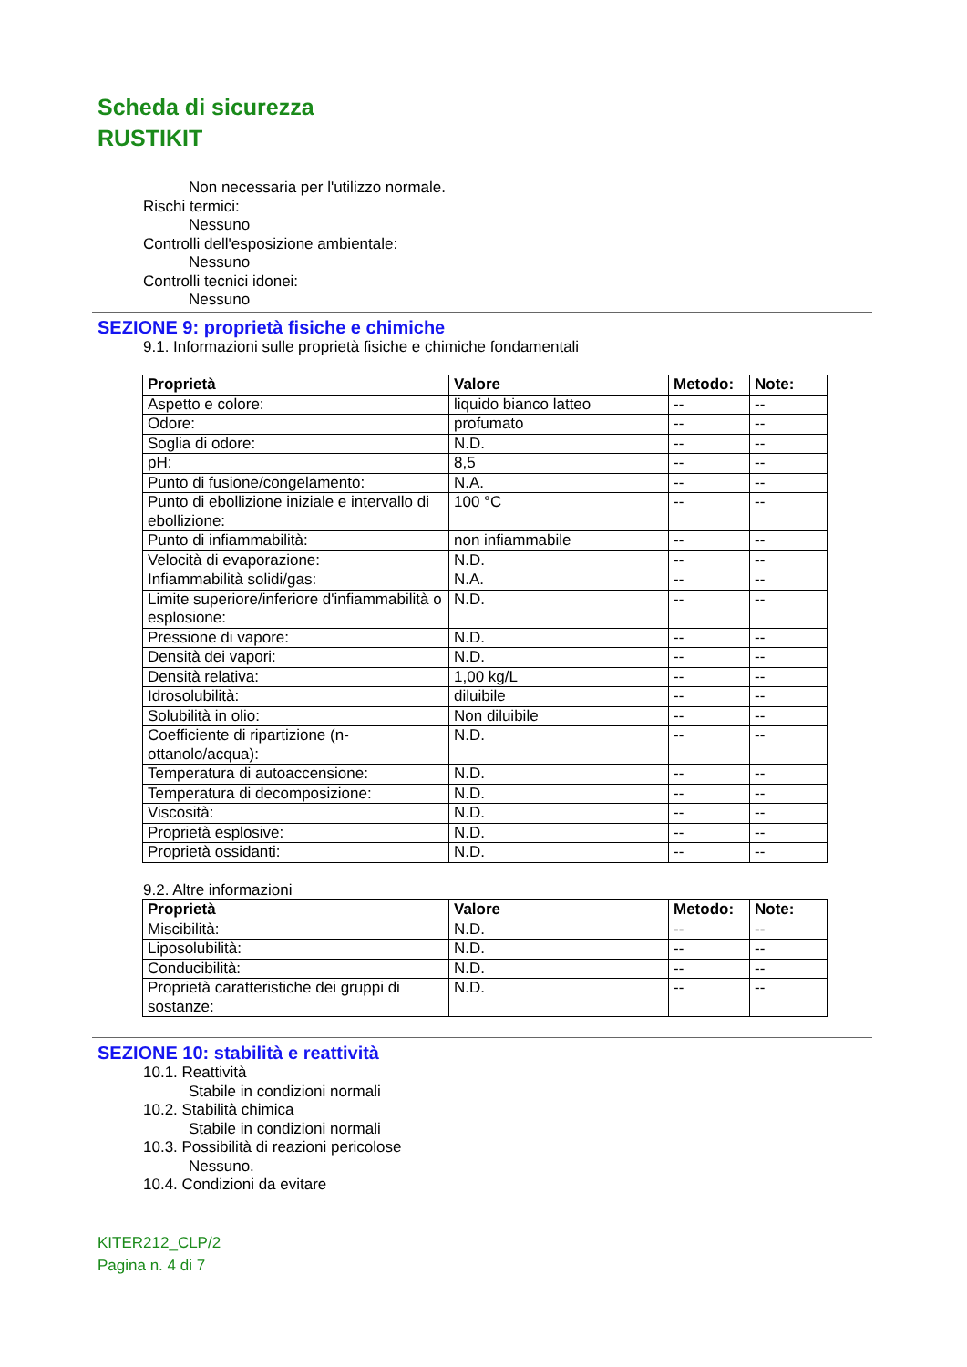Scheda di sicurezza
RUSTIKIT
Non necessaria per l'utilizzo normale.
Rischi termici:
Nessuno
Controlli dell'esposizione ambientale:
Nessuno
Controlli tecnici idonei:
Nessuno
SEZIONE 9: proprietà fisiche e chimiche
9.1. Informazioni sulle proprietà fisiche e chimiche fondamentali
| Proprietà | Valore | Metodo: | Note: |
| --- | --- | --- | --- |
| Aspetto e colore: | liquido bianco latteo | -- | -- |
| Odore: | profumato | -- | -- |
| Soglia di odore: | N.D. | -- | -- |
| pH: | 8,5 | -- | -- |
| Punto di fusione/congelamento: | N.A. | -- | -- |
| Punto di ebollizione iniziale e intervallo di ebollizione: | 100 °C | -- | -- |
| Punto di infiammabilità: | non infiammabile | -- | -- |
| Velocità di evaporazione: | N.D. | -- | -- |
| Infiammabilità solidi/gas: | N.A. | -- | -- |
| Limite superiore/inferiore d'infiammabilità o esplosione: | N.D. | -- | -- |
| Pressione di vapore: | N.D. | -- | -- |
| Densità dei vapori: | N.D. | -- | -- |
| Densità relativa: | 1,00 kg/L | -- | -- |
| Idrosolubilità: | diluibile | -- | -- |
| Solubilità in olio: | Non diluibile | -- | -- |
| Coefficiente di ripartizione (n-ottanolo/acqua): | N.D. | -- | -- |
| Temperatura di autoaccensione: | N.D. | -- | -- |
| Temperatura di decomposizione: | N.D. | -- | -- |
| Viscosità: | N.D. | -- | -- |
| Proprietà esplosive: | N.D. | -- | -- |
| Proprietà ossidanti: | N.D. | -- | -- |
9.2. Altre informazioni
| Proprietà | Valore | Metodo: | Note: |
| --- | --- | --- | --- |
| Miscibilità: | N.D. | -- | -- |
| Liposolubilità: | N.D. | -- | -- |
| Conducibilità: | N.D. | -- | -- |
| Proprietà caratteristiche dei gruppi di sostanze: | N.D. | -- | -- |
SEZIONE 10: stabilità e reattività
10.1. Reattività
Stabile in condizioni normali
10.2. Stabilità chimica
Stabile in condizioni normali
10.3. Possibilità di reazioni pericolose
Nessuno.
10.4. Condizioni da evitare
KITER212_CLP/2
Pagina n. 4 di 7